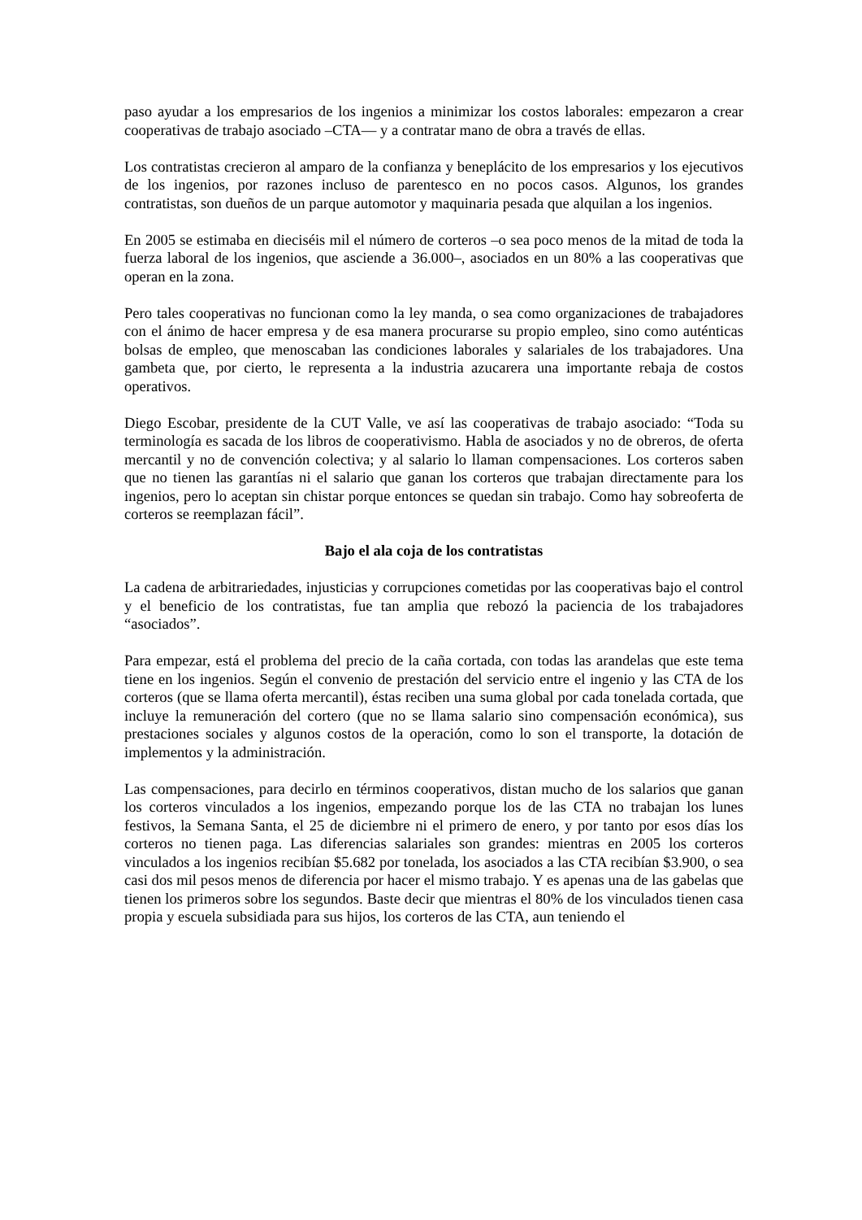paso ayudar a los empresarios de los ingenios a minimizar los costos laborales: empezaron a crear cooperativas de trabajo asociado –CTA— y a contratar mano de obra a través de ellas.
Los contratistas crecieron al amparo de la confianza y beneplácito de los empresarios y los ejecutivos de los ingenios, por razones incluso de parentesco en no pocos casos. Algunos, los grandes contratistas, son dueños de un parque automotor y maquinaria pesada que alquilan a los ingenios.
En 2005 se estimaba en dieciséis mil el número de corteros –o sea poco menos de la mitad de toda la fuerza laboral de los ingenios, que asciende a 36.000–, asociados en un 80% a las cooperativas que operan en la zona.
Pero tales cooperativas no funcionan como la ley manda, o sea como organizaciones de trabajadores con el ánimo de hacer empresa y de esa manera procurarse su propio empleo, sino como auténticas bolsas de empleo, que menoscaban las condiciones laborales y salariales de los trabajadores. Una gambeta que, por cierto, le representa a la industria azucarera una importante rebaja de costos operativos.
Diego Escobar, presidente de la CUT Valle, ve así las cooperativas de trabajo asociado: “Toda su terminología es sacada de los libros de cooperativismo. Habla de asociados y no de obreros, de oferta mercantil y no de convención colectiva; y al salario lo llaman compensaciones. Los corteros saben que no tienen las garantías ni el salario que ganan los corteros que trabajan directamente para los ingenios, pero lo aceptan sin chistar porque entonces se quedan sin trabajo. Como hay sobreoferta de corteros se reemplazan fácil”.
Bajo el ala coja de los contratistas
La cadena de arbitrariedades, injusticias y corrupciones cometidas por las cooperativas bajo el control y el beneficio de los contratistas, fue tan amplia que rebozó la paciencia de los trabajadores “asociados”.
Para empezar, está el problema del precio de la caña cortada, con todas las arandelas que este tema tiene en los ingenios. Según el convenio de prestación del servicio entre el ingenio y las CTA de los corteros (que se llama oferta mercantil), éstas reciben una suma global por cada tonelada cortada, que incluye la remuneración del cortero (que no se llama salario sino compensación económica), sus prestaciones sociales y algunos costos de la operación, como lo son el transporte, la dotación de implementos y la administración.
Las compensaciones, para decirlo en términos cooperativos, distan mucho de los salarios que ganan los corteros vinculados a los ingenios, empezando porque los de las CTA no trabajan los lunes festivos, la Semana Santa, el 25 de diciembre ni el primero de enero, y por tanto por esos días los corteros no tienen paga. Las diferencias salariales son grandes: mientras en 2005 los corteros vinculados a los ingenios recibían $5.682 por tonelada, los asociados a las CTA recibían $3.900, o sea casi dos mil pesos menos de diferencia por hacer el mismo trabajo. Y es apenas una de las gabelas que tienen los primeros sobre los segundos. Baste decir que mientras el 80% de los vinculados tienen casa propia y escuela subsidiada para sus hijos, los corteros de las CTA, aun teniendo el